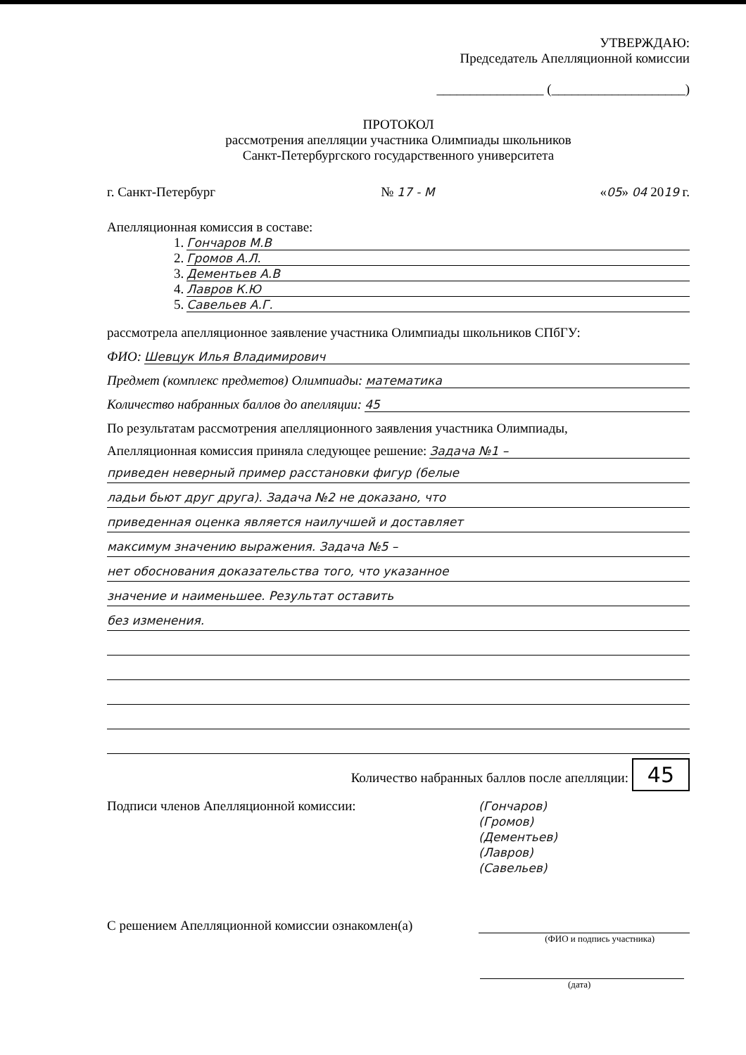УТВЕРЖДАЮ:
Председатель Апелляционной комиссии
________________ (____________________)
ПРОТОКОЛ
рассмотрения апелляции участника Олимпиады школьников
Санкт-Петербургского государственного университета
г. Санкт-Петербург № 17 - М «05» 04 2019 г.
Апелляционная комиссия в составе:
1. Гончаров М.В
2. Громов А.Л.
3. Дементьев А.В
4. Лавров К.Ю
5. Савельев А.Г.
рассмотрела апелляционное заявление участника Олимпиады школьников СПбГУ:
ФИО: Шевцук Илья Владимирович
Предмет (комплекс предметов) Олимпиады: математика
Количество набранных баллов до апелляции: 45
По результатам рассмотрения апелляционного заявления участника Олимпиады,
Апелляционная комиссия приняла следующее решение: Задача №1 –
приведен неверный пример расстановки фигур (белые
ладьи бьют друг друга). Задача №2 не доказано, что
приведенная оценка является наилучшей и доставляет
максимум значению выражения. Задача №5 –
нет обоснования доказательства того, что указанное
значение и наименьшее. Результат оставить
без изменения.
Количество набранных баллов после апелляции: 45
Подписи членов Апелляционной комиссии: (Гончаров)
(Громов)
(Дементьев)
(Лавров)
(Савельев)
С решением Апелляционной комиссии ознакомлен(а)
(ФИО и подпись участника)
(дата)